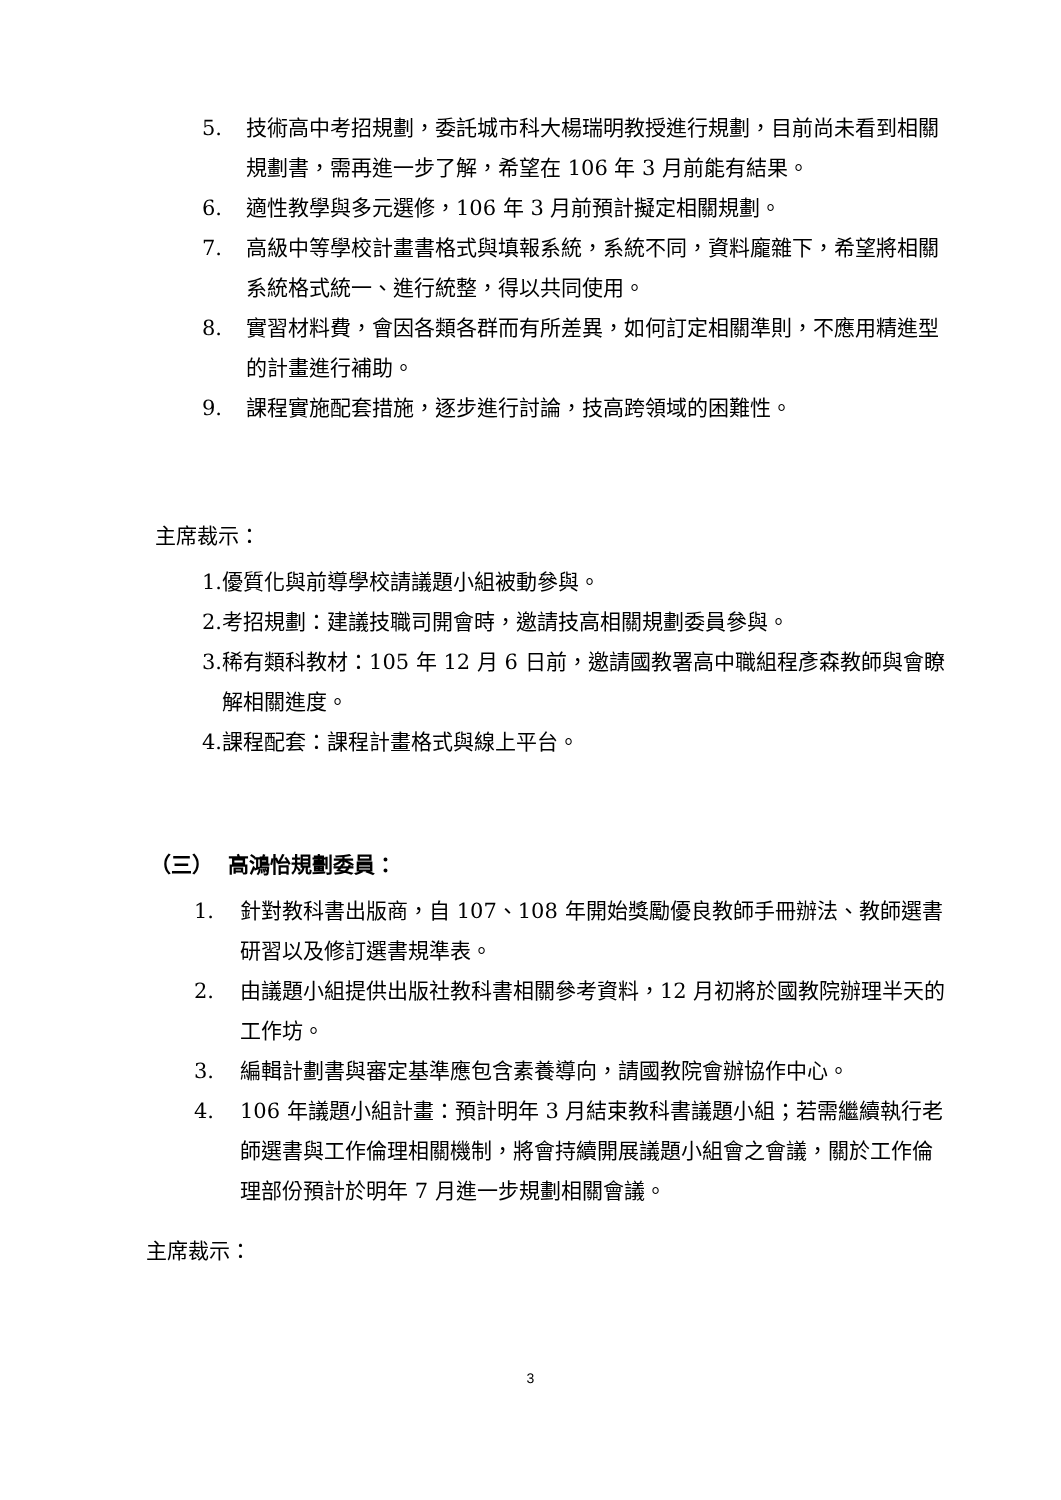5. 技術高中考招規劃，委託城市科大楊瑞明教授進行規劃，目前尚未看到相關規劃書，需再進一步了解，希望在 106 年 3 月前能有結果。
6. 適性教學與多元選修，106 年 3 月前預計擬定相關規劃。
7. 高級中等學校計畫書格式與填報系統，系統不同，資料龐雜下，希望將相關系統格式統一、進行統整，得以共同使用。
8. 實習材料費，會因各類各群而有所差異，如何訂定相關準則，不應用精進型的計畫進行補助。
9. 課程實施配套措施，逐步進行討論，技高跨領域的困難性。
主席裁示：
1. 優質化與前導學校請議題小組被動參與。
2. 考招規劃：建議技職司開會時，邀請技高相關規劃委員參與。
3. 稀有類科教材：105 年 12 月 6 日前，邀請國教署高中職組程彥森教師與會瞭解相關進度。
4. 課程配套：課程計畫格式與線上平台。
（三） 高鴻怡規劃委員：
1. 針對教科書出版商，自 107、108 年開始獎勵優良教師手冊辦法、教師選書研習以及修訂選書規準表。
2. 由議題小組提供出版社教科書相關參考資料，12 月初將於國教院辦理半天的工作坊。
3. 編輯計劃書與審定基準應包含素養導向，請國教院會辦協作中心。
4. 106 年議題小組計畫：預計明年 3 月結束教科書議題小組；若需繼續執行老師選書與工作倫理相關機制，將會持續開展議題小組會之會議，關於工作倫理部份預計於明年 7 月進一步規劃相關會議。
主席裁示：
3